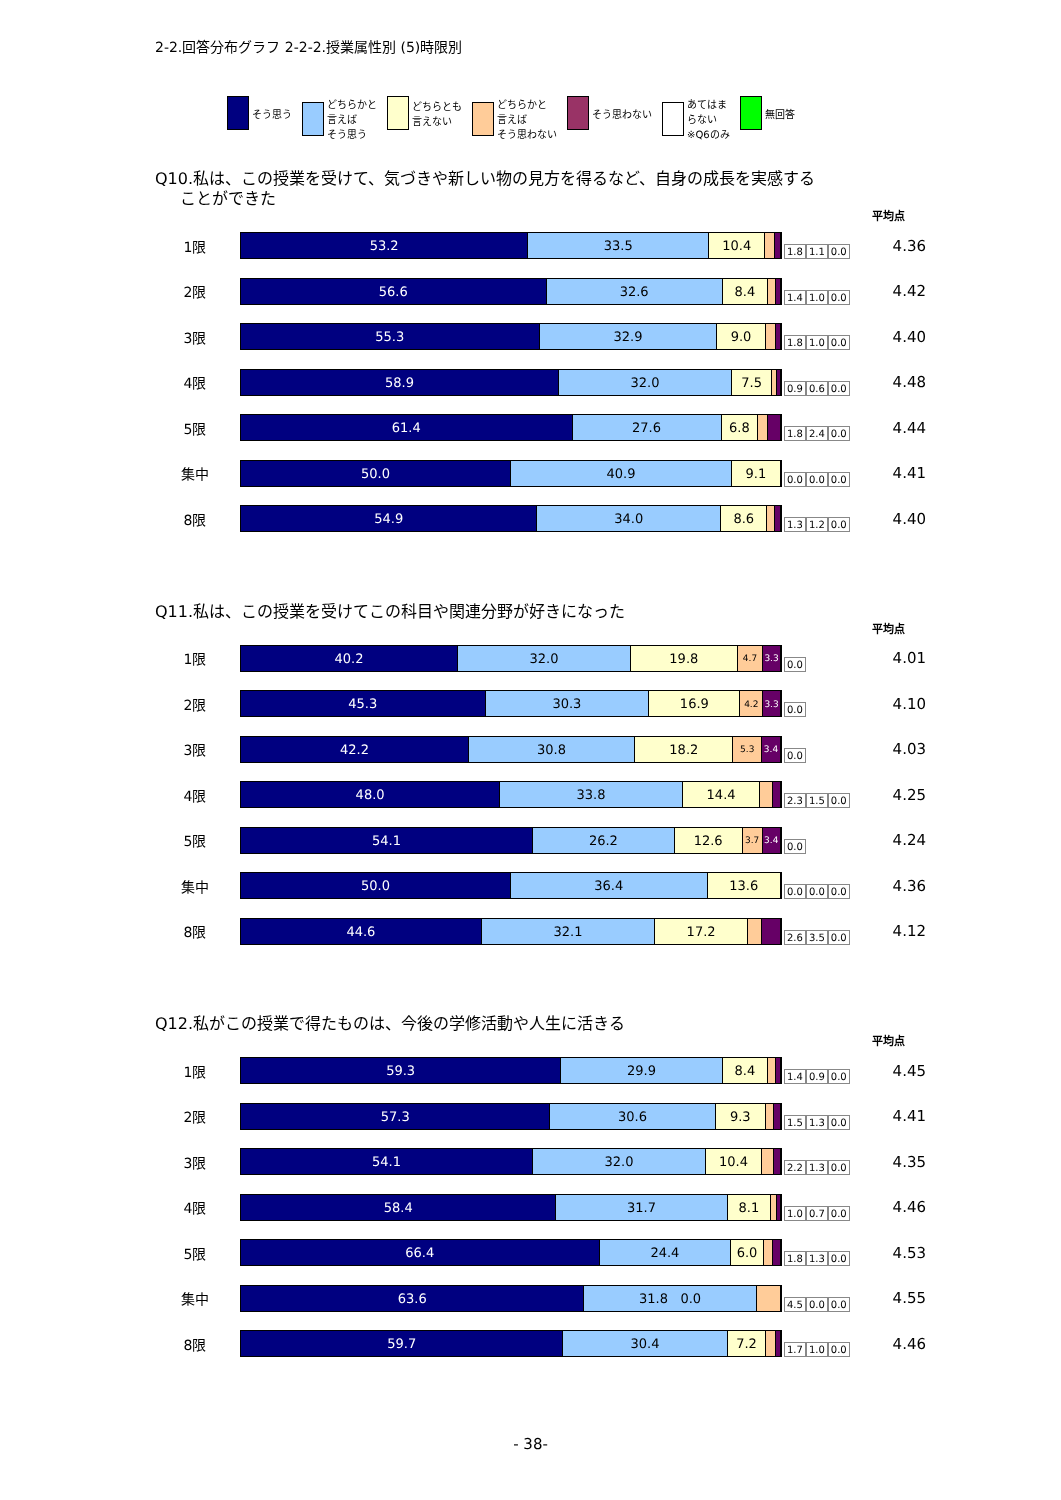2-2.回答分布グラフ 2-2-2.授業属性別 (5)時限別
そう思う どちらかと
言えば
そう思う
どちらとも
言えない
どちらかと
言えば
そう思わない
そう思わない あてはま
らない
※Q6のみ
無回答
Q10.私は、この授業を受けて、気づきや新しい物の見方を得るなど、自身の成長を実感する
ことができた
平均点
1限
53.2 33.5 10.4
1.8 1.1 0.0
4.36
2限
56.6 32.6 8.4
1.4 1.0 0.0
4.42
3限
55.3 32.9 9.0
1.8 1.0 0.0
4.40
4限
58.9 32.0 7.5
0.9 0.6 0.0
4.48
5限
61.4 27.6 6.8
1.8 2.4 0.0
4.44
集中
50.0 40.9 9.1
0.0 0.0 0.0
4.41
8限
54.9 34.0 8.6
1.3 1.2 0.0
4.40
Q11.私は、この授業を受けてこの科目や関連分野が好きになった
平均点
1限
40.2 32.0 19.8 4.7 3.3
0.0
4.01
2限
45.3 30.3 16.9 4.2 3.3
0.0
4.10
3限
42.2 30.8 18.2 5.3 3.4
0.0
4.03
4限
48.0 33.8 14.4
2.3 1.5 0.0
4.25
5限
54.1 26.2 12.6 3.7 3.4
0.0
4.24
集中
50.0 36.4 13.6
0.0 0.0 0.0
4.36
8限
44.6 32.1 17.2
2.6 3.5 0.0
4.12
Q12.私がこの授業で得たものは、今後の学修活動や人生に活きる
平均点
1限
59.3 29.9 8.4
1.4 0.9 0.0
4.45
2限
57.3 30.6 9.3
1.5 1.3 0.0
4.41
3限
54.1 32.0 10.4
2.2 1.3 0.0
4.35
4限
58.4 31.7 8.1
1.0 0.7 0.0
4.46
5限
66.4 24.4 6.0
1.8 1.3 0.0
4.53
集中
63.6 31.8 0.0
4.5 0.0 0.0
4.55
8限
59.7 30.4 7.2
1.7 1.0 0.0
4.46
- 38-